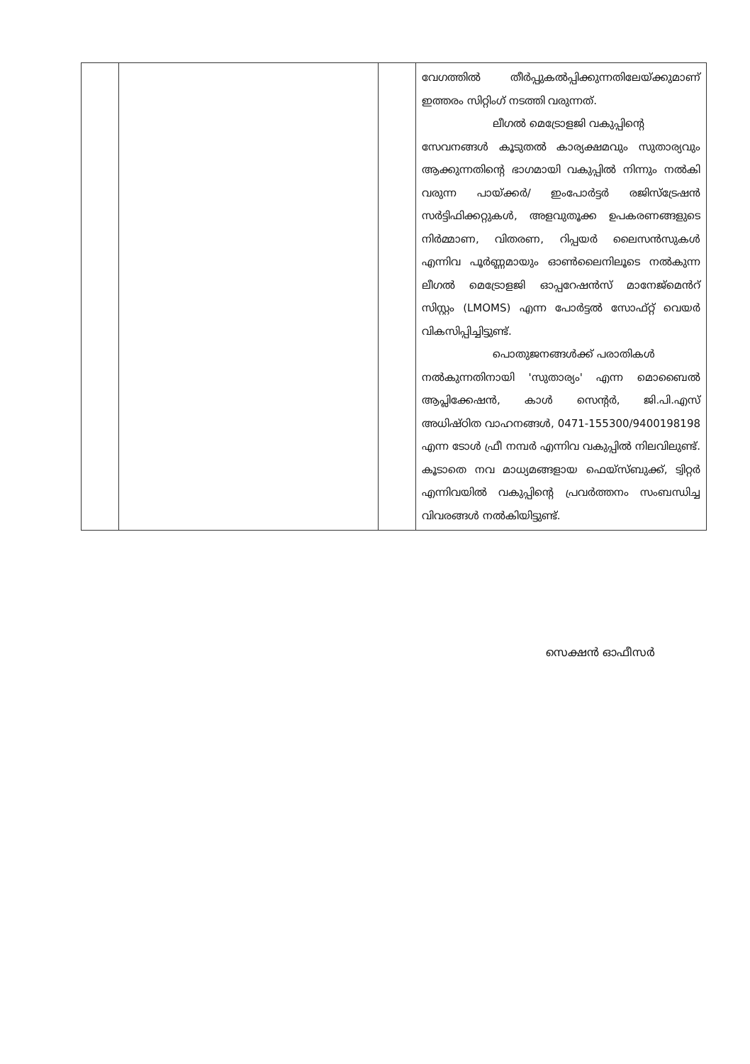| | | | വേഗത്തിൽ തീർപ്പുകൽപ്പിക്കുന്നതിലേയ്ക്കുമാണ് ഇത്തരം സിറ്റിംഗ് നടത്തി വരുന്നത്. ലീഗൽ മെട്രോളജി വകുപ്പിന്റെ സേവനങ്ങൾ കൂടുതൽ കാര്യക്ഷമവും സുതാര്യവും ആക്കുന്നതിന്റെ ഭാഗമായി വകുപ്പിൽ നിന്നും നൽകി വരുന്ന പായ്ക്കർ/ ഇംപോർട്ടർ രജിസ്ട്രേഷൻ സർട്ടിഫിക്കറ്റുകൾ, അളവുതൂക്ക ഉപകരണങ്ങളുടെ നിർമ്മാണ, വിതരണ, റിപ്പയർ ലൈസൻസുകൾ എന്നിവ പൂർണ്ണമായും ഓൺലൈനിലൂടെ നൽകുന്ന ലീഗൽ മെട്രോളജി ഓപ്പറേഷൻസ് മാനേജ്മെൻറ് സിസ്റ്റം (LMOMS) എന്ന പോർട്ടൽ സോഫ്റ്റ് വെയർ വികസിപ്പിച്ചിട്ടുണ്ട്. പൊതുജനങ്ങൾക്ക് പരാതികൾ നൽകുന്നതിനായി 'സുതാര്യം' എന്ന മൊബൈൽ ആപ്ലിക്കേഷൻ, കാൾ സെന്റർ, ജി.പി.എസ് അധിഷ്ഠിത വാഹനങ്ങൾ, 0471-155300/9400198198 എന്ന ടോൾ ഫ്രീ നമ്പർ എന്നിവ വകുപ്പിൽ നിലവിലുണ്ട്. കൂടാതെ നവ മാധ്യമങ്ങളായ ഫെയ്സ്ബുക്ക്, ട്വിറ്റർ എന്നിവയിൽ വകുപ്പിന്റെ പ്രവർത്തനം സംബന്ധിച്ച വിവരങ്ങൾ നൽകിയിട്ടുണ്ട്. |
സെക്ഷൻ ഓഫീസർ